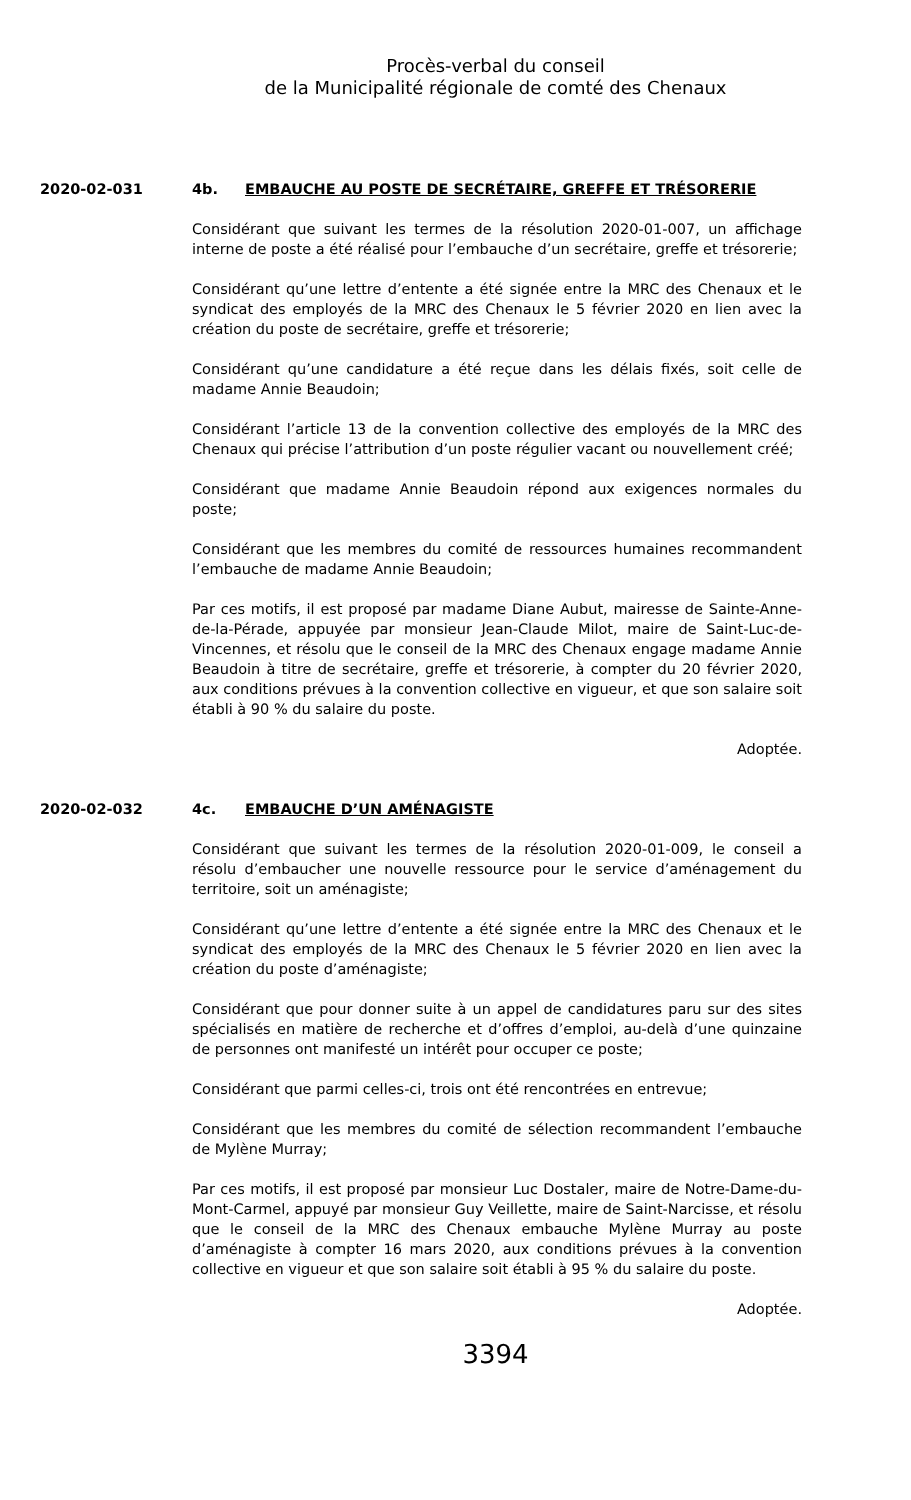Procès-verbal du conseil
de la Municipalité régionale de comté des Chenaux
2020-02-031 4b. EMBAUCHE AU POSTE DE SECRÉTAIRE, GREFFE ET TRÉSORERIE
Considérant que suivant les termes de la résolution 2020-01-007, un affichage interne de poste a été réalisé pour l’embauche d’un secrétaire, greffe et trésorerie;
Considérant qu’une lettre d’entente a été signée entre la MRC des Chenaux et le syndicat des employés de la MRC des Chenaux le 5 février 2020 en lien avec la création du poste de secrétaire, greffe et trésorerie;
Considérant qu’une candidature a été reçue dans les délais fixés, soit celle de madame Annie Beaudoin;
Considérant l’article 13 de la convention collective des employés de la MRC des Chenaux qui précise l’attribution d’un poste régulier vacant ou nouvellement créé;
Considérant que madame Annie Beaudoin répond aux exigences normales du poste;
Considérant que les membres du comité de ressources humaines recommandent l’embauche de madame Annie Beaudoin;
Par ces motifs, il est proposé par madame Diane Aubut, mairesse de Sainte-Anne-de-la-Pérade, appuyée par monsieur Jean-Claude Milot, maire de Saint-Luc-de-Vincennes, et résolu que le conseil de la MRC des Chenaux engage madame Annie Beaudoin à titre de secrétaire, greffe et trésorerie, à compter du 20 février 2020, aux conditions prévues à la convention collective en vigueur, et que son salaire soit établi à 90 % du salaire du poste.
Adoptée.
2020-02-032 4c. EMBAUCHE D’UN AMÉNAGISTE
Considérant que suivant les termes de la résolution 2020-01-009, le conseil a résolu d’embaucher une nouvelle ressource pour le service d’aménagement du territoire, soit un aménagiste;
Considérant qu’une lettre d’entente a été signée entre la MRC des Chenaux et le syndicat des employés de la MRC des Chenaux le 5 février 2020 en lien avec la création du poste d’aménagiste;
Considérant que pour donner suite à un appel de candidatures paru sur des sites spécialisés en matière de recherche et d’offres d’emploi, au-delà d’une quinzaine de personnes ont manifesté un intérêt pour occuper ce poste;
Considérant que parmi celles-ci, trois ont été rencontrées en entrevue;
Considérant que les membres du comité de sélection recommandent l’embauche de Mylène Murray;
Par ces motifs, il est proposé par monsieur Luc Dostaler, maire de Notre-Dame-du-Mont-Carmel, appuyé par monsieur Guy Veillette, maire de Saint-Narcisse, et résolu que le conseil de la MRC des Chenaux embauche Mylène Murray au poste d’aménagiste à compter 16 mars 2020, aux conditions prévues à la convention collective en vigueur et que son salaire soit établi à 95 % du salaire du poste.
Adoptée.
3394